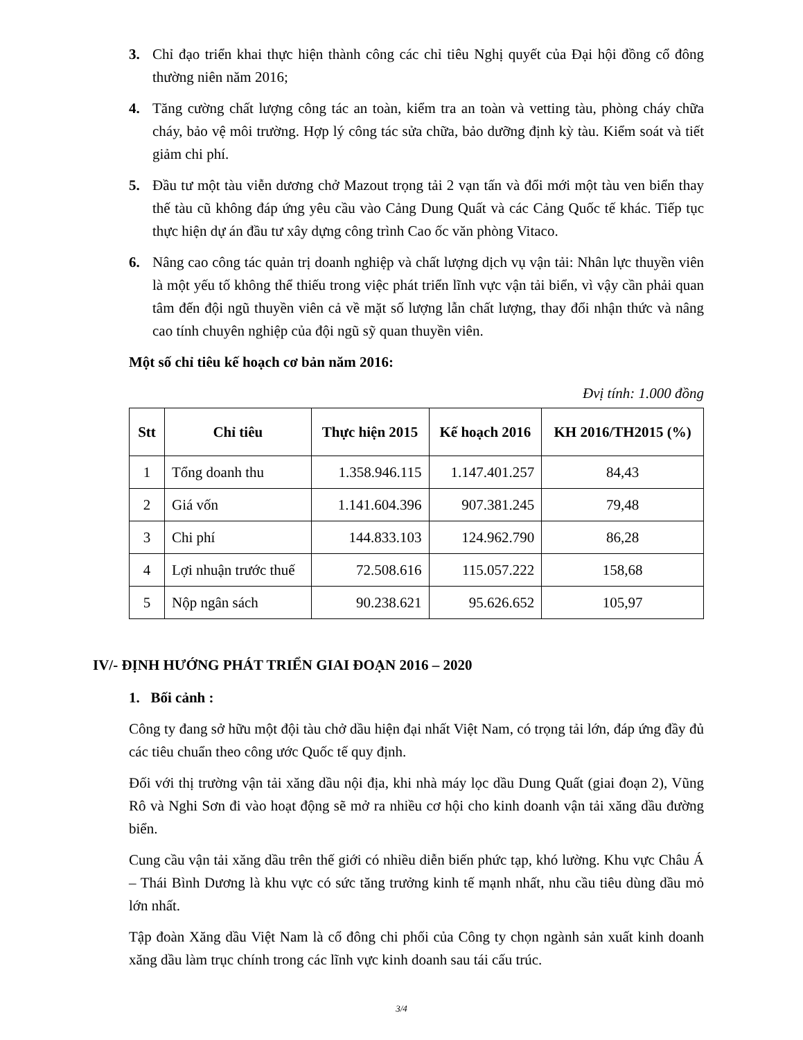3. Chỉ đạo triển khai thực hiện thành công các chỉ tiêu Nghị quyết của Đại hội đồng cổ đông thường niên năm 2016;
4. Tăng cường chất lượng công tác an toàn, kiểm tra an toàn và vetting tàu, phòng cháy chữa cháy, bảo vệ môi trường. Hợp lý công tác sửa chữa, bảo dưỡng định kỳ tàu. Kiểm soát và tiết giảm chi phí.
5. Đầu tư một tàu viễn dương chở Mazout trọng tải 2 vạn tấn và đổi mới một tàu ven biển thay thế tàu cũ không đáp ứng yêu cầu vào Cảng Dung Quất và các Cảng Quốc tế khác. Tiếp tục thực hiện dự án đầu tư xây dựng công trình Cao ốc văn phòng Vitaco.
6. Nâng cao công tác quản trị doanh nghiệp và chất lượng dịch vụ vận tải: Nhân lực thuyền viên là một yếu tố không thể thiếu trong việc phát triển lĩnh vực vận tải biển, vì vậy cần phải quan tâm đến đội ngũ thuyền viên cả về mặt số lượng lẫn chất lượng, thay đổi nhận thức và nâng cao tính chuyên nghiệp của đội ngũ sỹ quan thuyền viên.
Một số chỉ tiêu kế hoạch cơ bản năm 2016:
Đvị tính: 1.000 đồng
| Stt | Chỉ tiêu | Thực hiện 2015 | Kế hoạch 2016 | KH 2016/TH2015 (%) |
| --- | --- | --- | --- | --- |
| 1 | Tổng doanh thu | 1.358.946.115 | 1.147.401.257 | 84,43 |
| 2 | Giá vốn | 1.141.604.396 | 907.381.245 | 79,48 |
| 3 | Chi phí | 144.833.103 | 124.962.790 | 86,28 |
| 4 | Lợi nhuận trước thuế | 72.508.616 | 115.057.222 | 158,68 |
| 5 | Nộp ngân sách | 90.238.621 | 95.626.652 | 105,97 |
IV/- ĐỊNH HƯỚNG PHÁT TRIỂN GIAI ĐOẠN 2016 – 2020
1. Bối cảnh :
Công ty đang sở hữu một đội tàu chở dầu hiện đại nhất Việt Nam, có trọng tải lớn, đáp ứng đầy đủ các tiêu chuẩn theo công ước Quốc tế quy định.
Đối với thị trường vận tải xăng dầu nội địa, khi nhà máy lọc dầu Dung Quất (giai đoạn 2), Vũng Rô và Nghi Sơn đi vào hoạt động sẽ mở ra nhiều cơ hội cho kinh doanh vận tải xăng dầu đường biển.
Cung cầu vận tải xăng dầu trên thế giới có nhiều diễn biến phức tạp, khó lường. Khu vực Châu Á – Thái Bình Dương là khu vực có sức tăng trưởng kinh tế mạnh nhất, nhu cầu tiêu dùng dầu mỏ lớn nhất.
Tập đoàn Xăng dầu Việt Nam là cổ đông chi phối của Công ty chọn ngành sản xuất kinh doanh xăng dầu làm trục chính trong các lĩnh vực kinh doanh sau tái cấu trúc.
3/4